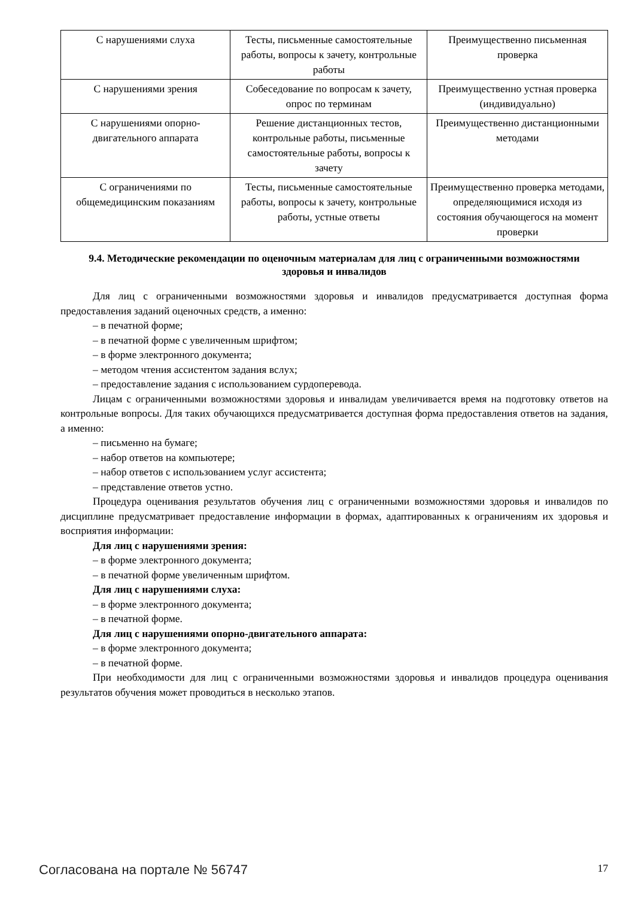| С нарушениями слуха | Тесты, письменные самостоятельные работы, вопросы к зачету, контрольные работы | Преимущественно письменная проверка |
| С нарушениями зрения | Собеседование по вопросам к зачету, опрос по терминам | Преимущественно устная проверка (индивидуально) |
| С нарушениями опорно-двигательного аппарата | Решение дистанционных тестов, контрольные работы, письменные самостоятельные работы, вопросы к зачету | Преимущественно дистанционными методами |
| С ограничениями по общемедицинским показаниям | Тесты, письменные самостоятельные работы, вопросы к зачету, контрольные работы, устные ответы | Преимущественно проверка методами, определяющимися исходя из состояния обучающегося на момент проверки |
9.4. Методические рекомендации по оценочным материалам для лиц с ограниченными возможностями здоровья и инвалидов
Для лиц с ограниченными возможностями здоровья и инвалидов предусматривается доступная форма предоставления заданий оценочных средств, а именно:
– в печатной форме;
– в печатной форме с увеличенным шрифтом;
– в форме электронного документа;
– методом чтения ассистентом задания вслух;
– предоставление задания с использованием сурдоперевода.
Лицам с ограниченными возможностями здоровья и инвалидам увеличивается время на подготовку ответов на контрольные вопросы. Для таких обучающихся предусматривается доступная форма предоставления ответов на задания, а именно:
– письменно на бумаге;
– набор ответов на компьютере;
– набор ответов с использованием услуг ассистента;
– представление ответов устно.
Процедура оценивания результатов обучения лиц с ограниченными возможностями здоровья и инвалидов по дисциплине предусматривает предоставление информации в формах, адаптированных к ограничениям их здоровья и восприятия информации:
Для лиц с нарушениями зрения:
– в форме электронного документа;
– в печатной форме увеличенным шрифтом.
Для лиц с нарушениями слуха:
– в форме электронного документа;
– в печатной форме.
Для лиц с нарушениями опорно-двигательного аппарата:
– в форме электронного документа;
– в печатной форме.
При необходимости для лиц с ограниченными возможностями здоровья и инвалидов процедура оценивания результатов обучения может проводиться в несколько этапов.
Согласована на портале № 56747 17